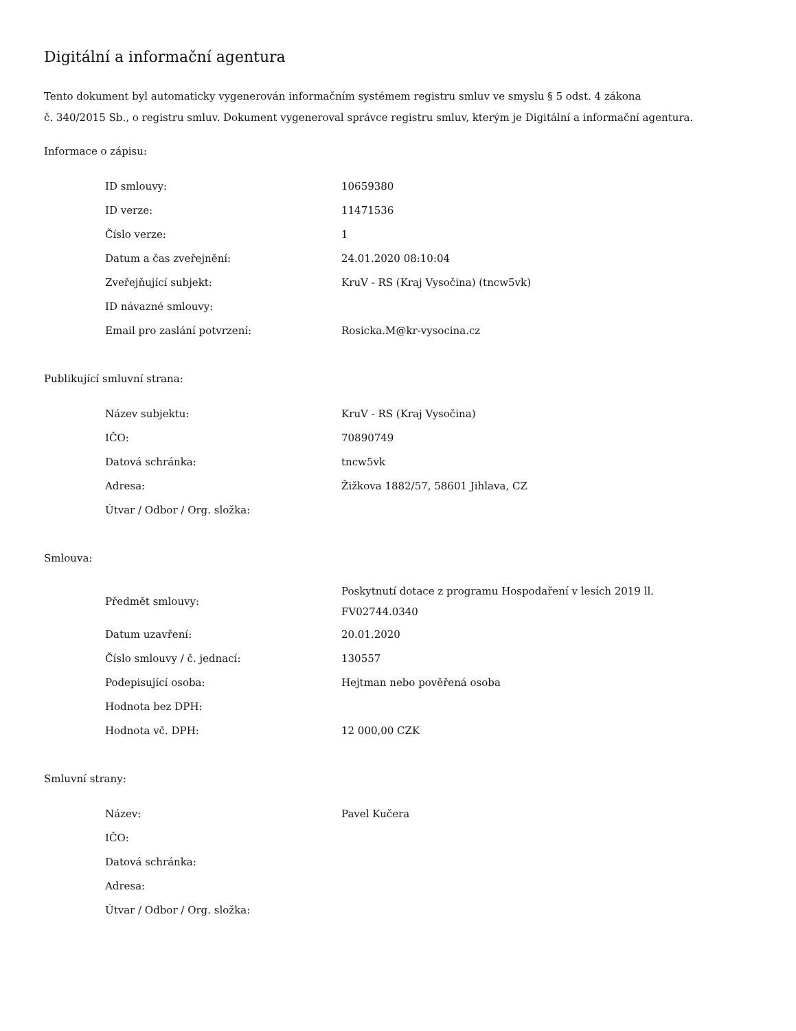Digitální a informační agentura
Tento dokument byl automaticky vygenerován informačním systémem registru smluv ve smyslu § 5 odst. 4 zákona
č. 340/2015 Sb., o registru smluv. Dokument vygeneroval správce registru smluv, kterým je Digitální a informační agentura.
Informace o zápisu:
| ID smlouvy: | 10659380 |
| ID verze: | 11471536 |
| Číslo verze: | 1 |
| Datum a čas zveřejnění: | 24.01.2020 08:10:04 |
| Zveřejňující subjekt: | KruV - RS (Kraj Vysočina) (tncw5vk) |
| ID návazné smlouvy: | |
| Email pro zaslání potvrzení: | Rosicka.M@kr-vysocina.cz |
Publikující smluvní strana:
| Název subjektu: | KruV - RS (Kraj Vysočina) |
| IČO: | 70890749 |
| Datová schránka: | tncw5vk |
| Adresa: | Žižkova 1882/57, 58601 Jihlava, CZ |
| Útvar / Odbor / Org. složka: | |
Smlouva:
| Předmět smlouvy: | Poskytnutí dotace z programu Hospodaření v lesích 2019 ll. FV02744.0340 |
| Datum uzavření: | 20.01.2020 |
| Číslo smlouvy / č. jednací: | 130557 |
| Podepisující osoba: | Hejtman nebo pověřená osoba |
| Hodnota bez DPH: | |
| Hodnota vč. DPH: | 12 000,00 CZK |
Smluvní strany:
| Název: | Pavel Kučera |
| IČO: | |
| Datová schránka: | |
| Adresa: | |
| Útvar / Odbor / Org. složka: | |